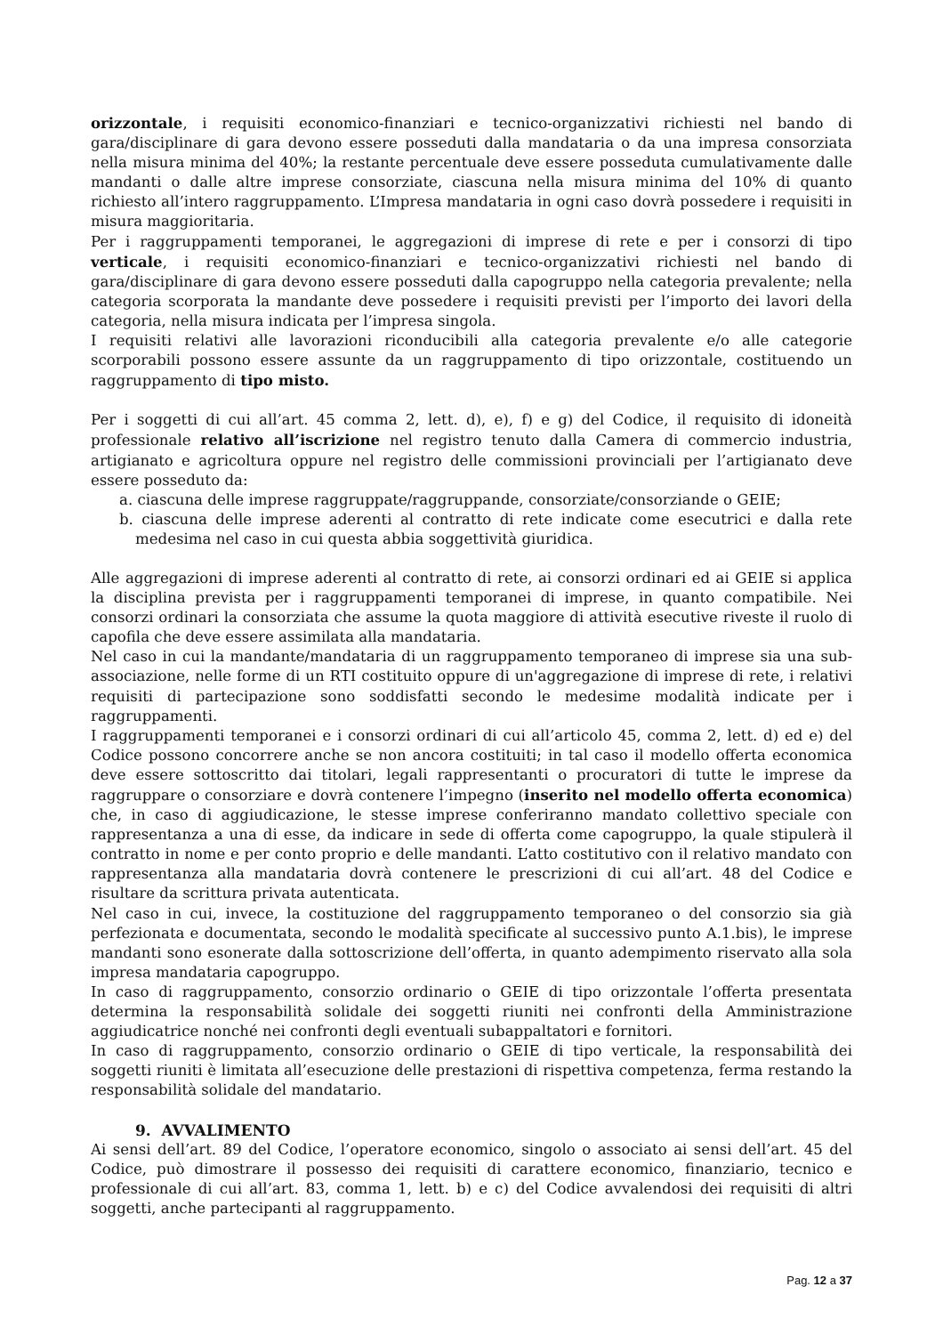orizzontale, i requisiti economico-finanziari e tecnico-organizzativi richiesti nel bando di gara/disciplinare di gara devono essere posseduti dalla mandataria o da una impresa consorziata nella misura minima del 40%; la restante percentuale deve essere posseduta cumulativamente dalle mandanti o dalle altre imprese consorziate, ciascuna nella misura minima del 10% di quanto richiesto all’intero raggruppamento. L’Impresa mandataria in ogni caso dovrà possedere i requisiti in misura maggioritaria.
Per i raggruppamenti temporanei, le aggregazioni di imprese di rete e per i consorzi di tipo verticale, i requisiti economico-finanziari e tecnico-organizzativi richiesti nel bando di gara/disciplinare di gara devono essere posseduti dalla capogruppo nella categoria prevalente; nella categoria scorporata la mandante deve possedere i requisiti previsti per l’importo dei lavori della categoria, nella misura indicata per l’impresa singola.
I requisiti relativi alle lavorazioni riconducibili alla categoria prevalente e/o alle categorie scorporabili possono essere assunte da un raggruppamento di tipo orizzontale, costituendo un raggruppamento di tipo misto.
Per i soggetti di cui all’art. 45 comma 2, lett. d), e), f) e g) del Codice, il requisito di idoneità professionale relativo all’iscrizione nel registro tenuto dalla Camera di commercio industria, artigianato e agricoltura oppure nel registro delle commissioni provinciali per l’artigianato deve essere posseduto da:
a. ciascuna delle imprese raggruppate/raggruppande, consorziate/consorziande o GEIE;
b. ciascuna delle imprese aderenti al contratto di rete indicate come esecutrici e dalla rete medesima nel caso in cui questa abbia soggettività giuridica.
Alle aggregazioni di imprese aderenti al contratto di rete, ai consorzi ordinari ed ai GEIE si applica la disciplina prevista per i raggruppamenti temporanei di imprese, in quanto compatibile. Nei consorzi ordinari la consorziata che assume la quota maggiore di attività esecutive riveste il ruolo di capofila che deve essere assimilata alla mandataria.
Nel caso in cui la mandante/mandataria di un raggruppamento temporaneo di imprese sia una sub-associazione, nelle forme di un RTI costituito oppure di un'aggregazione di imprese di rete, i relativi requisiti di partecipazione sono soddisfatti secondo le medesime modalità indicate per i raggruppamenti.
I raggruppamenti temporanei e i consorzi ordinari di cui all’articolo 45, comma 2, lett. d) ed e) del Codice possono concorrere anche se non ancora costituiti; in tal caso il modello offerta economica deve essere sottoscritto dai titolari, legali rappresentanti o procuratori di tutte le imprese da raggruppare o consorziare e dovrà contenere l’impegno (inserito nel modello offerta economica) che, in caso di aggiudicazione, le stesse imprese conferiranno mandato collettivo speciale con rappresentanza a una di esse, da indicare in sede di offerta come capogruppo, la quale stipulerà il contratto in nome e per conto proprio e delle mandanti. L’atto costitutivo con il relativo mandato con rappresentanza alla mandataria dovrà contenere le prescrizioni di cui all’art. 48 del Codice e risultare da scrittura privata autenticata.
Nel caso in cui, invece, la costituzione del raggruppamento temporaneo o del consorzio sia già perfezionata e documentata, secondo le modalità specificate al successivo punto A.1.bis), le imprese mandanti sono esonerate dalla sottoscrizione dell’offerta, in quanto adempimento riservato alla sola impresa mandataria capogruppo.
In caso di raggruppamento, consorzio ordinario o GEIE di tipo orizzontale l’offerta presentata determina la responsabilità solidale dei soggetti riuniti nei confronti della Amministrazione aggiudicatrice nonché nei confronti degli eventuali subappaltatori e fornitori.
In caso di raggruppamento, consorzio ordinario o GEIE di tipo verticale, la responsabilità dei soggetti riuniti è limitata all’esecuzione delle prestazioni di rispettiva competenza, ferma restando la responsabilità solidale del mandatario.
9. AVVALIMENTO
Ai sensi dell’art. 89 del Codice, l’operatore economico, singolo o associato ai sensi dell’art. 45 del Codice, può dimostrare il possesso dei requisiti di carattere economico, finanziario, tecnico e professionale di cui all’art. 83, comma 1, lett. b) e c) del Codice avvalendosi dei requisiti di altri soggetti, anche partecipanti al raggruppamento.
Pag. 12 a 37